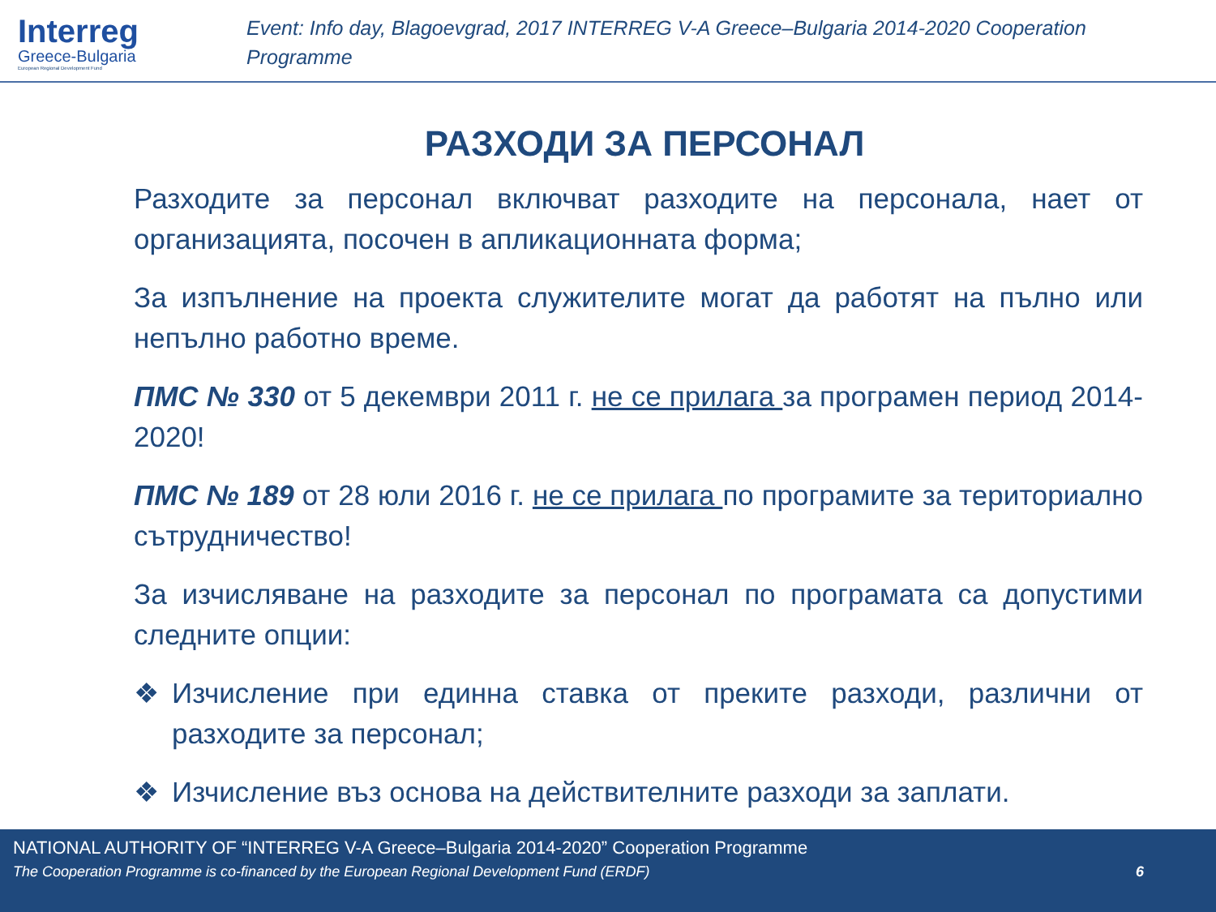Interreg
Greece-Bulgaria
European Regional Development Fund
Event: Info day, Blagoevgrad, 2017 INTERREG V-A Greece–Bulgaria 2014-2020 Cooperation Programme
РАЗХОДИ ЗА ПЕРСОНАЛ
Разходите за персонал включват разходите на персонала, нает от организацията, посочен в апликационната форма;
За изпълнение на проекта служителите могат да работят на пълно или непълно работно време.
ПМС № 330 от 5 декември 2011 г. не се прилага за програмен период 2014-2020!
ПМС № 189 от 28 юли 2016 г. не се прилага по програмите за териториално сътрудничество!
За изчисляване на разходите за персонал по програмата са допустими следните опции:
❖ Изчисление при единна ставка от преките разходи, различни от разходите за персонал;
❖ Изчисление въз основа на действителните разходи за заплати.
NATIONAL AUTHORITY OF “INTERREG V-A Greece–Bulgaria 2014-2020” Cooperation Programme
The Cooperation Programme is co-financed by the European Regional Development Fund (ERDF) 6